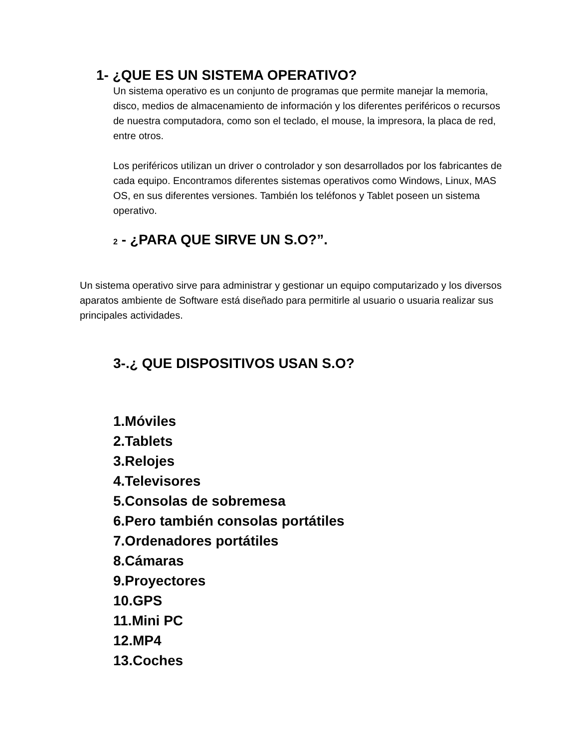1- ¿QUE ES UN SISTEMA OPERATIVO?
Un sistema operativo es un conjunto de programas que permite manejar la memoria, disco, medios de almacenamiento de información y los diferentes periféricos o recursos de nuestra computadora, como son el teclado, el mouse, la impresora, la placa de red, entre otros.
Los periféricos utilizan un driver o controlador y son desarrollados por los fabricantes de cada equipo. Encontramos diferentes sistemas operativos como Windows, Linux, MAS OS, en sus diferentes versiones. También los teléfonos y Tablet poseen un sistema operativo.
2 - ¿PARA QUE SIRVE UN S.O?”.
Un sistema operativo sirve para administrar y gestionar un equipo computarizado y los diversos aparatos ambiente de Software está diseñado para permitirle al usuario o usuaria realizar sus principales actividades.
3-.¿ QUE DISPOSITIVOS USAN S.O?
1.Móviles
2.Tablets
3.Relojes
4.Televisores
5.Consolas de sobremesa
6.Pero también consolas portátiles
7.Ordenadores portátiles
8.Cámaras
9.Proyectores
10.GPS
11.Mini PC
12.MP4
13.Coches